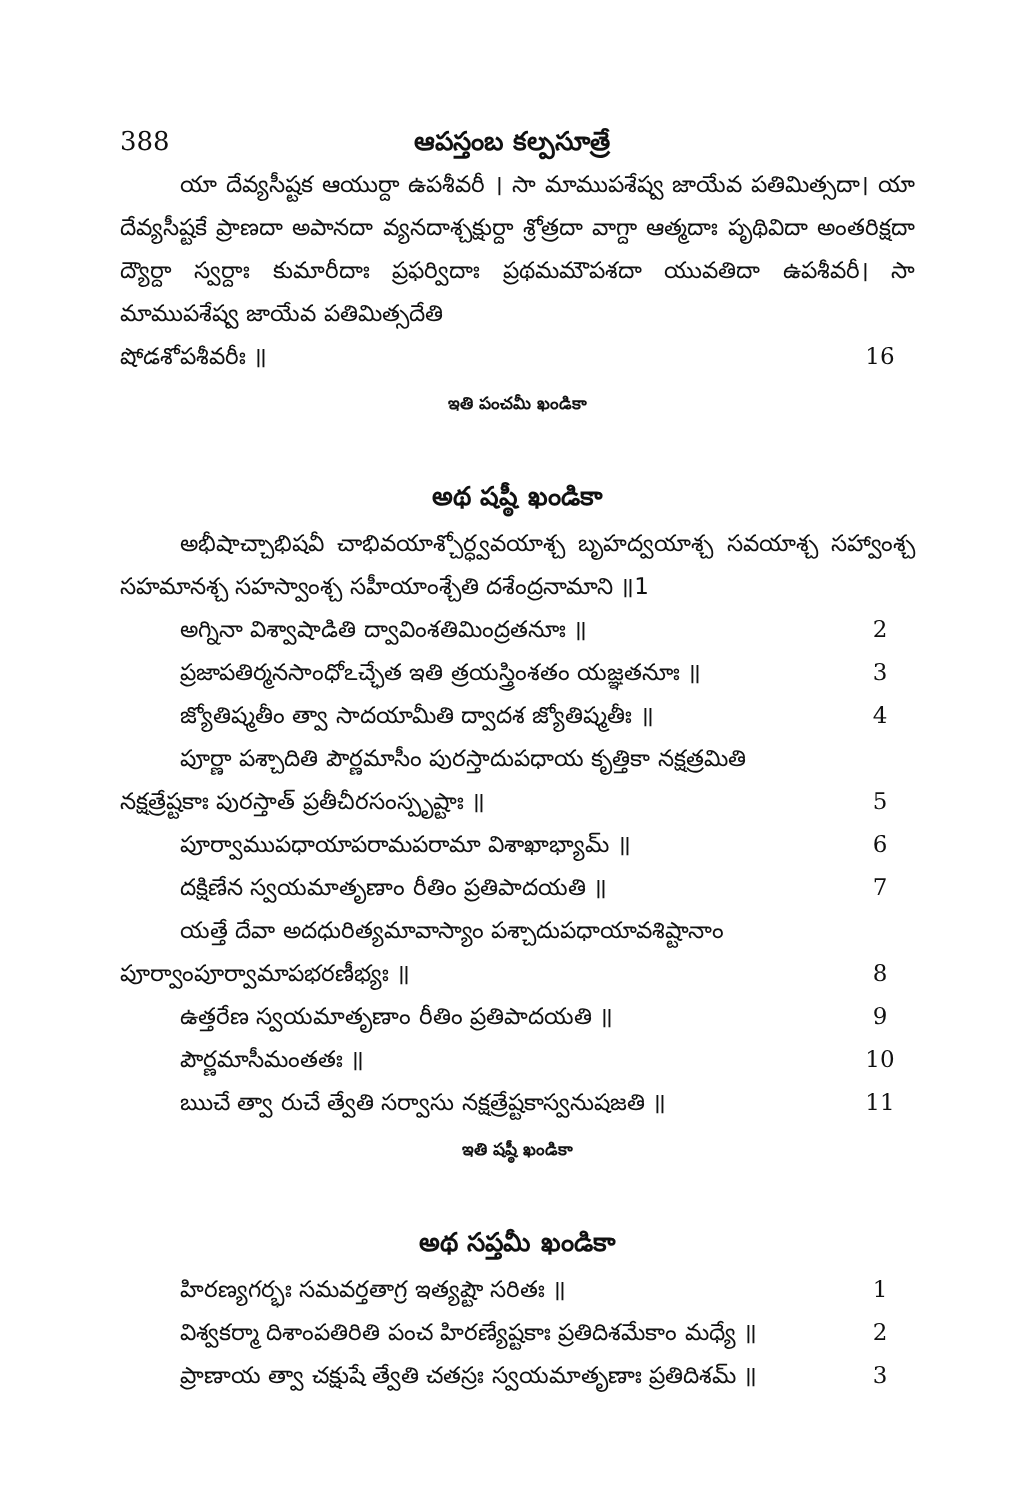388 ఆపస్తంబ కల్పసూత్రే
యా దేవ్యసీష్టక ఆయుర్దా ఉపశీవరీ । సా మాముపశేష్వ జాయేవ పతిమిత్సదా। యా దేవ్యసీష్టకే ప్రాణదా అపానదా వ్యనదాశ్చక్షుర్దా శ్రోత్రదా వాగ్దా ఆత్మదాః పృథివిదా అంతరిక్షదా ద్యౌర్దా స్వర్దాః కుమారీదాః ప్రఫర్విదాః ప్రథమమౌపశదా యువతిదా ఉపశీవరీ। సా మాముపశేష్వ జాయేవ పతిమిత్సదేతి
షోడశోపశీవరీః ॥ 16
ఇతి పంచమీ ఖండికా
అథ షష్ఠీ ఖండికా
అభీషాచ్చాభిషవీ చాభివయాశ్చోర్ధ్వవయాశ్చ బృహద్వయాశ్చ సవయాశ్చ సహ్వాంశ్చ సహమానశ్చ సహస్వాంశ్చ సహీయాంశ్చేతి దశేంద్రనామాని ॥1
అగ్నినా విశ్వాషాడితి ద్వావింశతిమింద్రతనూః ॥ 2
ప్రజాపతిర్మనసాంధోఽచ్ఛేత ఇతి త్రయస్త్రింశతం యజ్ఞతనూః ॥ 3
జ్యోతిష్మతీం త్వా సాదయామీతి ద్వాదశ జ్యోతిష్మతీః ॥ 4
పూర్ణా పశ్చాదితి పౌర్ణమాసీం పురస్తాదుపధాయ కృత్తికా నక్షత్రమితి
నక్షత్రేష్టకాః పురస్తాత్ ప్రతీచీరసంస్పృష్టాః ॥ 5
పూర్వాముపధాయాపరామపరామా విశాఖాభ్యామ్ ॥ 6
దక్షిణేన స్వయమాతృణాం రీతిం ప్రతిపాదయతి ॥ 7
యత్తే దేవా అదధురిత్యమావాస్యాం పశ్చాదుపధాయావశిష్టానాం
పూర్వాంపూర్వామాపభరణీభ్యః ॥ 8
ఉత్తరేణ స్వయమాతృణాం రీతిం ప్రతిపాదయతి ॥ 9
పౌర్ణమాసీమంతతః ॥ 10
ఋచే త్వా రుచే త్వేతి సర్వాసు నక్షత్రేష్టకాస్వనుషజతి ॥ 11
ఇతి షష్ఠీ ఖండికా
అథ సప్తమీ ఖండికా
హిరణ్యగర్భః సమవర్తతాగ్ర ఇత్యష్టౌ సరితః ॥ 1
విశ్వకర్మా దిశాంపతిరితి పంచ హిరణ్యేష్టకాః ప్రతిదిశమేకాం మధ్యే ॥ 2
ప్రాణాయ త్వా చక్షుషే త్వేతి చతస్రః స్వయమాతృణాః ప్రతిదిశమ్ ॥ 3